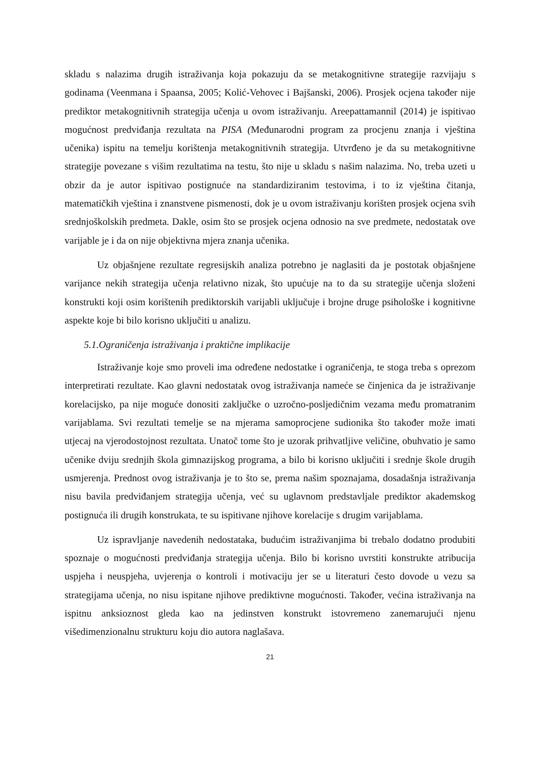skladu s nalazima drugih istraživanja koja pokazuju da se metakognitivne strategije razvijaju s godinama (Veenmana i Spaansa, 2005; Kolić-Vehovec i Bajšanski, 2006). Prosjek ocjena također nije prediktor metakognitivnih strategija učenja u ovom istraživanju. Areepattamannil (2014) je ispitivao mogućnost predviđanja rezultata na PISA (Međunarodni program za procjenu znanja i vještina učenika) ispitu na temelju korištenja metakognitivnih strategija. Utvrđeno je da su metakognitivne strategije povezane s višim rezultatima na testu, što nije u skladu s našim nalazima. No, treba uzeti u obzir da je autor ispitivao postignuće na standardiziranim testovima, i to iz vještina čitanja, matematičkih vještina i znanstvene pismenosti, dok je u ovom istraživanju korišten prosjek ocjena svih srednjoškolskih predmeta. Dakle, osim što se prosjek ocjena odnosio na sve predmete, nedostatak ove varijable je i da on nije objektivna mjera znanja učenika.
Uz objašnjene rezultate regresijskih analiza potrebno je naglasiti da je postotak objašnjene varijance nekih strategija učenja relativno nizak, što upućuje na to da su strategije učenja složeni konstrukti koji osim korištenih prediktorskih varijabli uključuje i brojne druge psihološke i kognitivne aspekte koje bi bilo korisno uključiti u analizu.
5.1.Ograničenja istraživanja i praktične implikacije
Istraživanje koje smo proveli ima određene nedostatke i ograničenja, te stoga treba s oprezom interpretirati rezultate. Kao glavni nedostatak ovog istraživanja nameće se činjenica da je istraživanje korelacijsko, pa nije moguće donositi zaključke o uzročno-posljedičnim vezama među promatranim varijablama. Svi rezultati temelje se na mjerama samoprocjene sudionika što također može imati utjecaj na vjerodostojnost rezultata. Unatoč tome što je uzorak prihvatljive veličine, obuhvatio je samo učenike dviju srednjih škola gimnazijskog programa, a bilo bi korisno uključiti i srednje škole drugih usmjerenja. Prednost ovog istraživanja je to što se, prema našim spoznajama, dosadašnja istraživanja nisu bavila predviđanjem strategija učenja, već su uglavnom predstavljale prediktor akademskog postignuća ili drugih konstrukata, te su ispitivane njihove korelacije s drugim varijablama.
Uz ispravljanje navedenih nedostataka, budućim istraživanjima bi trebalo dodatno produbiti spoznaje o mogućnosti predviđanja strategija učenja. Bilo bi korisno uvrstiti konstrukte atribucija uspjeha i neuspjeha, uvjerenja o kontroli i motivaciju jer se u literaturi često dovode u vezu sa strategijama učenja, no nisu ispitane njihove prediktivne mogućnosti. Također, većina istraživanja na ispitnu anksioznost gleda kao na jedinstven konstrukt istovremeno zanemarujući njenu višedimenzionalnu strukturu koju dio autora naglašava.
21